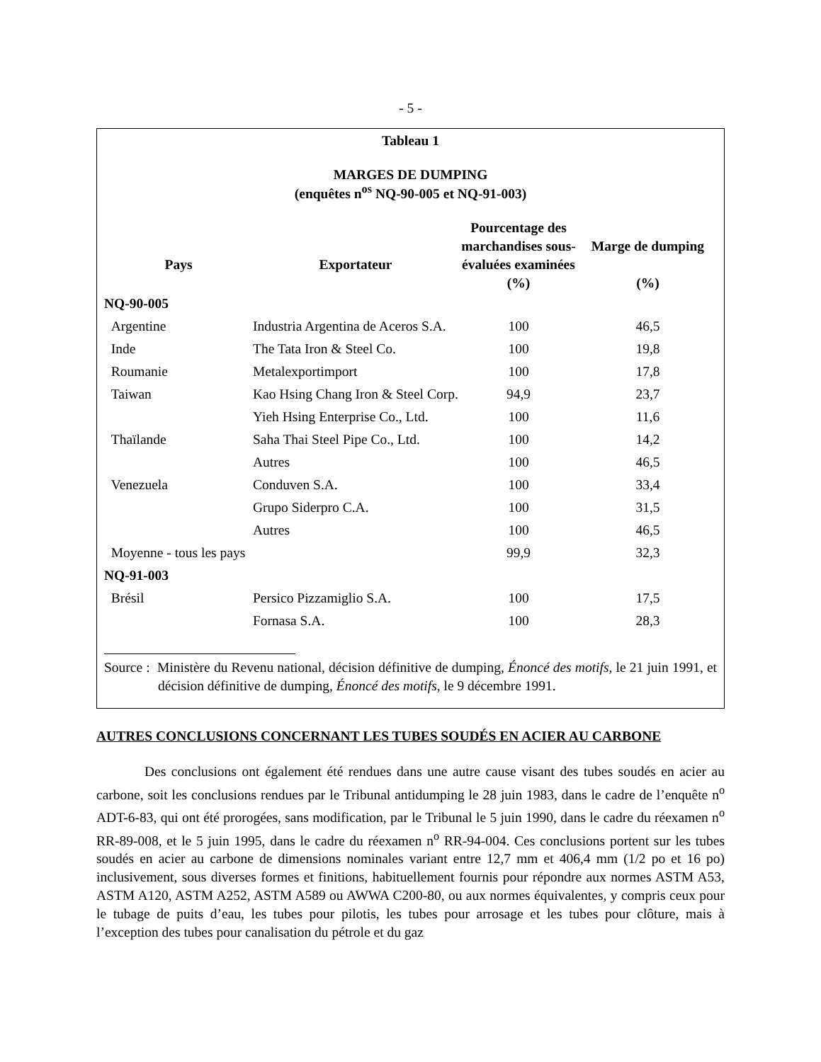- 5 -
Tableau 1
MARGES DE DUMPING
(enquêtes n<sup>os</sup> NQ-90-005 et NQ-91-003)
| Pays | Exportateur | Pourcentage des marchandises sous-évaluées examinées (%) | Marge de dumping (%) |
| --- | --- | --- | --- |
| NQ-90-005 | | | |
| Argentine | Industria Argentina de Aceros S.A. | 100 | 46,5 |
| Inde | The Tata Iron & Steel Co. | 100 | 19,8 |
| Roumanie | Metalexportimport | 100 | 17,8 |
| Taiwan | Kao Hsing Chang Iron & Steel Corp. | 94,9 | 23,7 |
| | Yieh Hsing Enterprise Co., Ltd. | 100 | 11,6 |
| Thaïlande | Saha Thai Steel Pipe Co., Ltd. | 100 | 14,2 |
| | Autres | 100 | 46,5 |
| Venezuela | Conduven S.A. | 100 | 33,4 |
| | Grupo Siderpro C.A. | 100 | 31,5 |
| | Autres | 100 | 46,5 |
| Moyenne - tous les pays | | 99,9 | 32,3 |
| NQ-91-003 | | | |
| Brésil | Persico Pizzamiglio S.A. | 100 | 17,5 |
| | Fornasa S.A. | 100 | 28,3 |
Source : Ministère du Revenu national, décision définitive de dumping, Énoncé des motifs, le 21 juin 1991, et décision définitive de dumping, Énoncé des motifs, le 9 décembre 1991.
AUTRES CONCLUSIONS CONCERNANT LES TUBES SOUDÉS EN ACIER AU CARBONE
Des conclusions ont également été rendues dans une autre cause visant des tubes soudés en acier au carbone, soit les conclusions rendues par le Tribunal antidumping le 28 juin 1983, dans le cadre de l’enquête n<sup>o</sup> ADT-6-83, qui ont été prorogées, sans modification, par le Tribunal le 5 juin 1990, dans le cadre du réexamen n<sup>o</sup> RR-89-008, et le 5 juin 1995, dans le cadre du réexamen n<sup>o</sup> RR-94-004. Ces conclusions portent sur les tubes soudés en acier au carbone de dimensions nominales variant entre 12,7 mm et 406,4 mm (1/2 po et 16 po) inclusivement, sous diverses formes et finitions, habituellement fournis pour répondre aux normes ASTM A53, ASTM A120, ASTM A252, ASTM A589 ou AWWA C200-80, ou aux normes équivalentes, y compris ceux pour le tubage de puits d’eau, les tubes pour pilotis, les tubes pour arrosage et les tubes pour clôture, mais à l’exception des tubes pour canalisation du pétrole et du gaz